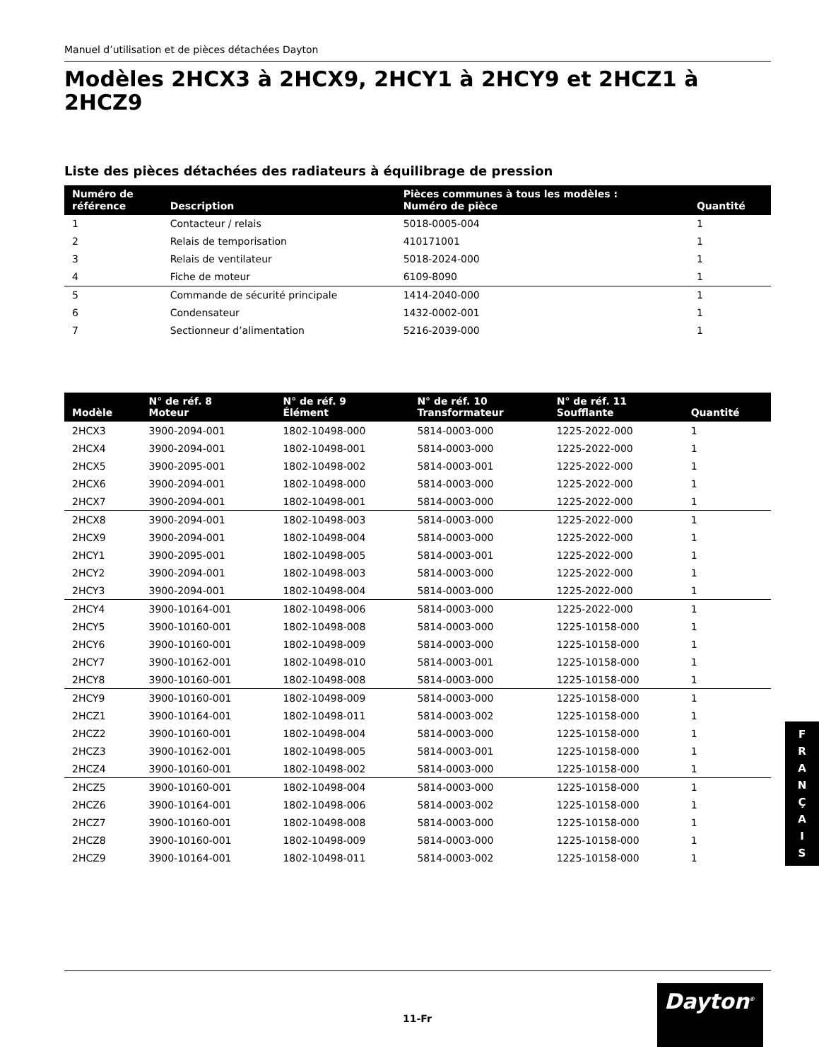Manuel d’utilisation et de pièces détachées Dayton
Modèles 2HCX3 à 2HCX9, 2HCY1 à 2HCY9 et 2HCZ1 à 2HCZ9
Liste des pièces détachées des radiateurs à équilibrage de pression
| Numéro de référence | Description | Pièces communes à tous les modèles : Numéro de pièce | Quantité |
| --- | --- | --- | --- |
| 1 | Contacteur / relais | 5018-0005-004 | 1 |
| 2 | Relais de temporisation | 410171001 | 1 |
| 3 | Relais de ventilateur | 5018-2024-000 | 1 |
| 4 | Fiche de moteur | 6109-8090 | 1 |
| 5 | Commande de sécurité principale | 1414-2040-000 | 1 |
| 6 | Condensateur | 1432-0002-001 | 1 |
| 7 | Sectionneur d’alimentation | 5216-2039-000 | 1 |
| Modèle | N° de réf. 8 Moteur | N° de réf. 9 Élément | N° de réf. 10 Transformateur | N° de réf. 11 Soufflante | Quantité |
| --- | --- | --- | --- | --- | --- |
| 2HCX3 | 3900-2094-001 | 1802-10498-000 | 5814-0003-000 | 1225-2022-000 | 1 |
| 2HCX4 | 3900-2094-001 | 1802-10498-001 | 5814-0003-000 | 1225-2022-000 | 1 |
| 2HCX5 | 3900-2095-001 | 1802-10498-002 | 5814-0003-001 | 1225-2022-000 | 1 |
| 2HCX6 | 3900-2094-001 | 1802-10498-000 | 5814-0003-000 | 1225-2022-000 | 1 |
| 2HCX7 | 3900-2094-001 | 1802-10498-001 | 5814-0003-000 | 1225-2022-000 | 1 |
| 2HCX8 | 3900-2094-001 | 1802-10498-003 | 5814-0003-000 | 1225-2022-000 | 1 |
| 2HCX9 | 3900-2094-001 | 1802-10498-004 | 5814-0003-000 | 1225-2022-000 | 1 |
| 2HCY1 | 3900-2095-001 | 1802-10498-005 | 5814-0003-001 | 1225-2022-000 | 1 |
| 2HCY2 | 3900-2094-001 | 1802-10498-003 | 5814-0003-000 | 1225-2022-000 | 1 |
| 2HCY3 | 3900-2094-001 | 1802-10498-004 | 5814-0003-000 | 1225-2022-000 | 1 |
| 2HCY4 | 3900-10164-001 | 1802-10498-006 | 5814-0003-000 | 1225-2022-000 | 1 |
| 2HCY5 | 3900-10160-001 | 1802-10498-008 | 5814-0003-000 | 1225-10158-000 | 1 |
| 2HCY6 | 3900-10160-001 | 1802-10498-009 | 5814-0003-000 | 1225-10158-000 | 1 |
| 2HCY7 | 3900-10162-001 | 1802-10498-010 | 5814-0003-001 | 1225-10158-000 | 1 |
| 2HCY8 | 3900-10160-001 | 1802-10498-008 | 5814-0003-000 | 1225-10158-000 | 1 |
| 2HCY9 | 3900-10160-001 | 1802-10498-009 | 5814-0003-000 | 1225-10158-000 | 1 |
| 2HCZ1 | 3900-10164-001 | 1802-10498-011 | 5814-0003-002 | 1225-10158-000 | 1 |
| 2HCZ2 | 3900-10160-001 | 1802-10498-004 | 5814-0003-000 | 1225-10158-000 | 1 |
| 2HCZ3 | 3900-10162-001 | 1802-10498-005 | 5814-0003-001 | 1225-10158-000 | 1 |
| 2HCZ4 | 3900-10160-001 | 1802-10498-002 | 5814-0003-000 | 1225-10158-000 | 1 |
| 2HCZ5 | 3900-10160-001 | 1802-10498-004 | 5814-0003-000 | 1225-10158-000 | 1 |
| 2HCZ6 | 3900-10164-001 | 1802-10498-006 | 5814-0003-002 | 1225-10158-000 | 1 |
| 2HCZ7 | 3900-10160-001 | 1802-10498-008 | 5814-0003-000 | 1225-10158-000 | 1 |
| 2HCZ8 | 3900-10160-001 | 1802-10498-009 | 5814-0003-000 | 1225-10158-000 | 1 |
| 2HCZ9 | 3900-10164-001 | 1802-10498-011 | 5814-0003-002 | 1225-10158-000 | 1 |
F
R
A
N
Ç
A
I
S
11-Fr
Dayton<sup>®</sup>